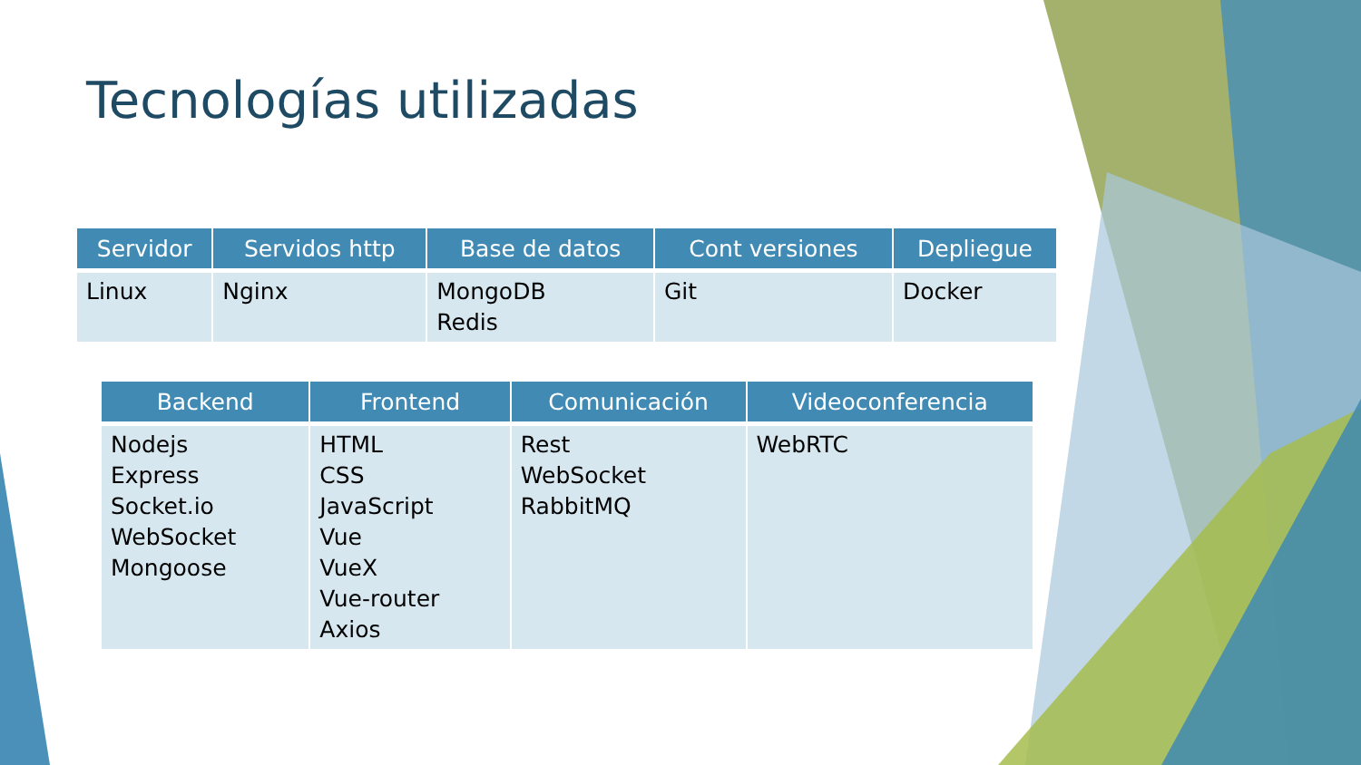Tecnologías utilizadas
| Servidor | Servidos http | Base de datos | Cont versiones | Depliegue |
| --- | --- | --- | --- | --- |
| Linux | Nginx | MongoDB Redis | Git | Docker |
| Backend | Frontend | Comunicación | Videoconferencia |
| --- | --- | --- | --- |
| Nodejs Express Socket.io WebSocket Mongoose | HTML CSS JavaScript Vue VueX Vue-router Axios | Rest WebSocket RabbitMQ | WebRTC |